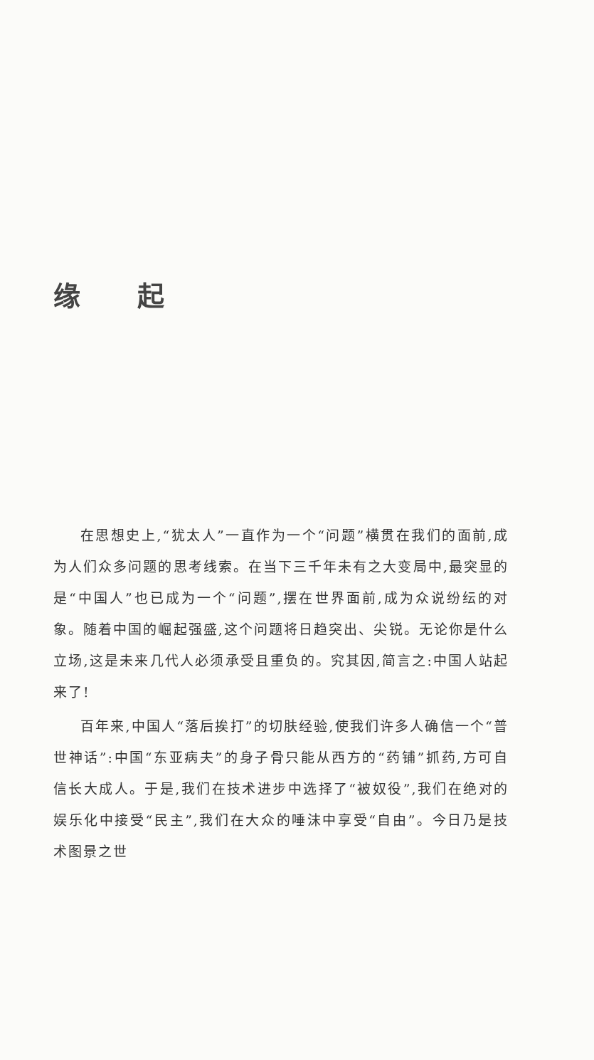缘起
在思想史上,“犹太人”一直作为一个“问题”横贯在我们的面前,成为人们众多问题的思考线索。在当下三千年未有之大变局中,最突显的是“中国人”也已成为一个“问题”,摆在世界面前,成为众说纷纭的对象。随着中国的崛起强盛,这个问题将日趋突出、尖锐。无论你是什么立场,这是未来几代人必须承受且重负的。究其因,简言之:中国人站起来了!
百年来,中国人“落后挨打”的切肤经验,使我们许多人确信一个“普世神话”:中国“东亚病夫”的身子骨只能从西方的“药铺”抓药,方可自信长大成人。于是,我们在技术进步中选择了“被奴役”,我们在绝对的娱乐化中接受“民主”,我们在大众的唾沫中享受“自由”。今日乃是技术图景之世